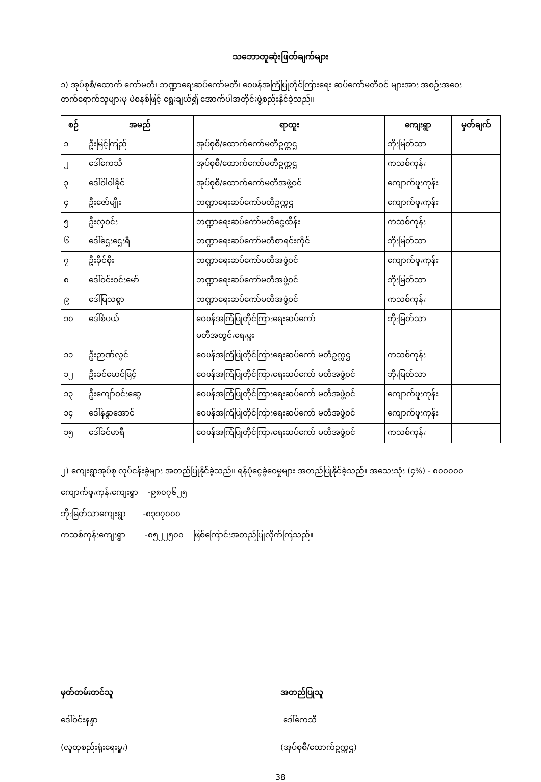သဘောတူဆုံးဖြတ်ချက်များ
၁) အုပ်စုစီ/ထောက် ကော်မတီ၊ ဘဏ္ဍာရေးဆပ်ကော်မတီ၊ ဝေဖန်အကြံပြုတိုင်ကြားရေး ဆပ်ကော်မတီဝင် များအား အစဉ်းအဝေးတက်ရောက်သူများမှ မဲစနစ်ဖြင့် ရွေးချယ်၍ အောက်ပါအတိုင်းဖွဲ့စည်းနိုင်ခဲ့သည်။
| စဉ် | အမည် | ရာထူး | ကျေးရွာ | မှတ်ချက် |
| --- | --- | --- | --- | --- |
| ၁ | ဦးမြင့်ကြည် | အုပ်စုစီ/ထောက်ကော်မတီဥက္ကဌ | ဘိုးမြတ်သာ | |
| ၂ | ဒေါ်ကေသီ | အုပ်စုစီ/ထောက်ကော်မတီဥက္ကဌ | ကသစ်ကုန်း | |
| ၃ | ဒေါ်ဝါဝါခိုင် | အုပ်စုစီ/ထောက်ကော်မတီအဖွဲ့ဝင် | ကျောက်ဖူးကုန်း | |
| ၄ | ဦးဇော်မျိုး | ဘဏ္ဍာရေးဆပ်ကော်မတီဥက္ကဌ | ကျောက်ဖူးကုန်း | |
| ၅ | ဦးလှဝင်း | ဘဏ္ဍာရေးဆပ်ကော်မတီငွေထိန်း | ကသစ်ကုန်း | |
| ၆ | ဒေါ်ဌေးဌေးရီ | ဘဏ္ဍာရေးဆပ်ကော်မတီစာရင်းကိုင် | ဘိုးမြတ်သာ | |
| ၇ | ဦးခိုင်စိုး | ဘဏ္ဍာရေးဆပ်ကော်မတီအဖွဲ့ဝင် | ကျောက်ဖူးကုန်း | |
| ၈ | ဒေါ်ဝင်းဝင်းမော် | ဘဏ္ဍာရေးဆပ်ကော်မတီအဖွဲ့ဝင် | ဘိုးမြတ်သာ | |
| ၉ | ဒေါ်မြသစ္စာ | ဘဏ္ဍာရေးဆပ်ကော်မတီအဖွဲ့ဝင် | ကသစ်ကုန်း | |
| ၁၀ | ဒေါ်စံပယ် | ဝေဖန်အကြံပြုတိုင်ကြားရေးဆပ်ကော် မတီအတွင်းရေးမှူး | ဘိုးမြတ်သာ | |
| ၁၁ | ဦးဉာဏ်လွင် | ဝေဖန်အကြံပြုတိုင်ကြားရေးဆပ်ကော် မတီဥက္ကဌ | ကသစ်ကုန်း | |
| ၁၂ | ဦးခင်မောင်မြင့် | ဝေဖန်အကြံပြုတိုင်ကြားရေးဆပ်ကော် မတီအဖွဲ့ဝင် | ဘိုးမြတ်သာ | |
| ၁၃ | ဦးကျော်ဝင်းဆွေ | ဝေဖန်အကြံပြုတိုင်ကြားရေးဆပ်ကော် မတီအဖွဲ့ဝင် | ကျောက်ဖူးကုန်း | |
| ၁၄ | ဒေါ်နန္ဒာအောင် | ဝေဖန်အကြံပြုတိုင်ကြားရေးဆပ်ကော် မတီအဖွဲ့ဝင် | ကျောက်ဖူးကုန်း | |
| ၁၅ | ဒေါ်ခင်မာရီ | ဝေဖန်အကြံပြုတိုင်ကြားရေးဆပ်ကော် မတီအဖွဲ့ဝင် | ကသစ်ကုန်း | |
၂) ကျေးရွာအုပ်စု လုပ်ငန်းခွဲများ အတည်ပြုနိုင်ခဲ့သည်။ ရန်ပုံငွေခွဲဝေမှုများ အတည်ပြုနိုင်ခဲ့သည်။ အသေးသုံး (၄%) - ၈၀၀၀၀၀
ကျောက်ဖူးကုန်းကျေးရွာ -၉၈၀၇၆၂၅
ဘိုးမြတ်သာကျေးရွာ -၈၃၁၇၀၀၀
ကသစ်ကုန်းကျေးရွာ -၈၅၂၂၅၀၀ ဖြစ်ကြောင်းအတည်ပြုလိုက်ကြသည်။
မှတ်တမ်းတင်သူ
ဒေါ်ဝင်းနန္ဒာ
(လူထုစည်းရုံးရေးမှူး)
အတည်ပြုသူ
ဒေါ်ကေသီ
(အုပ်စုစီ/ထောက်ဥက္ကဌ)
38